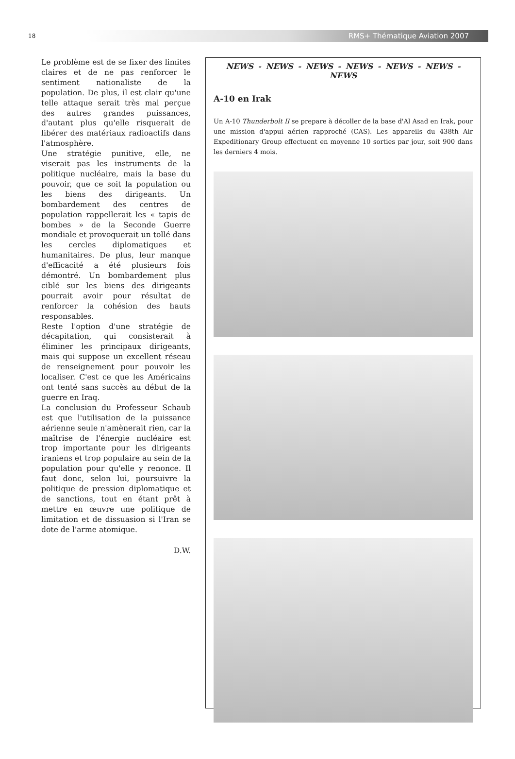18
RMS+ Thématique Aviation 2007
Le problème est de se fixer des limites claires et de ne pas renforcer le sentiment nationaliste de la population. De plus, il est clair qu'une telle attaque serait très mal perçue des autres grandes puissances, d'autant plus qu'elle risquerait de libérer des matériaux radioactifs dans l'atmosphère.
Une stratégie punitive, elle, ne viserait pas les instruments de la politique nucléaire, mais la base du pouvoir, que ce soit la population ou les biens des dirigeants. Un bombardement des centres de population rappellerait les « tapis de bombes » de la Seconde Guerre mondiale et provoquerait un tollé dans les cercles diplomatiques et humanitaires. De plus, leur manque d'efficacité a été plusieurs fois démontré. Un bombardement plus ciblé sur les biens des dirigeants pourrait avoir pour résultat de renforcer la cohésion des hauts responsables.
Reste l'option d'une stratégie de décapitation, qui consisterait à éliminer les principaux dirigeants, mais qui suppose un excellent réseau de renseignement pour pouvoir les localiser. C'est ce que les Américains ont tenté sans succès au début de la guerre en Iraq.
La conclusion du Professeur Schaub est que l'utilisation de la puissance aérienne seule n'amènerait rien, car la maîtrise de l'énergie nucléaire est trop importante pour les dirigeants iraniens et trop populaire au sein de la population pour qu'elle y renonce. Il faut donc, selon lui, poursuivre la politique de pression diplomatique et de sanctions, tout en étant prêt à mettre en œuvre une politique de limitation et de dissuasion si l'Iran se dote de l'arme atomique.
D.W.
NEWS - NEWS - NEWS - NEWS - NEWS - NEWS - NEWS
A-10 en Irak
Un A-10 Thunderbolt II se prepare à décoller de la base d'Al Asad en Irak, pour une mission d'appui aérien rapproché (CAS). Les appareils du 438th Air Expeditionary Group effectuent en moyenne 10 sorties par jour, soit 900 dans les derniers 4 mois.